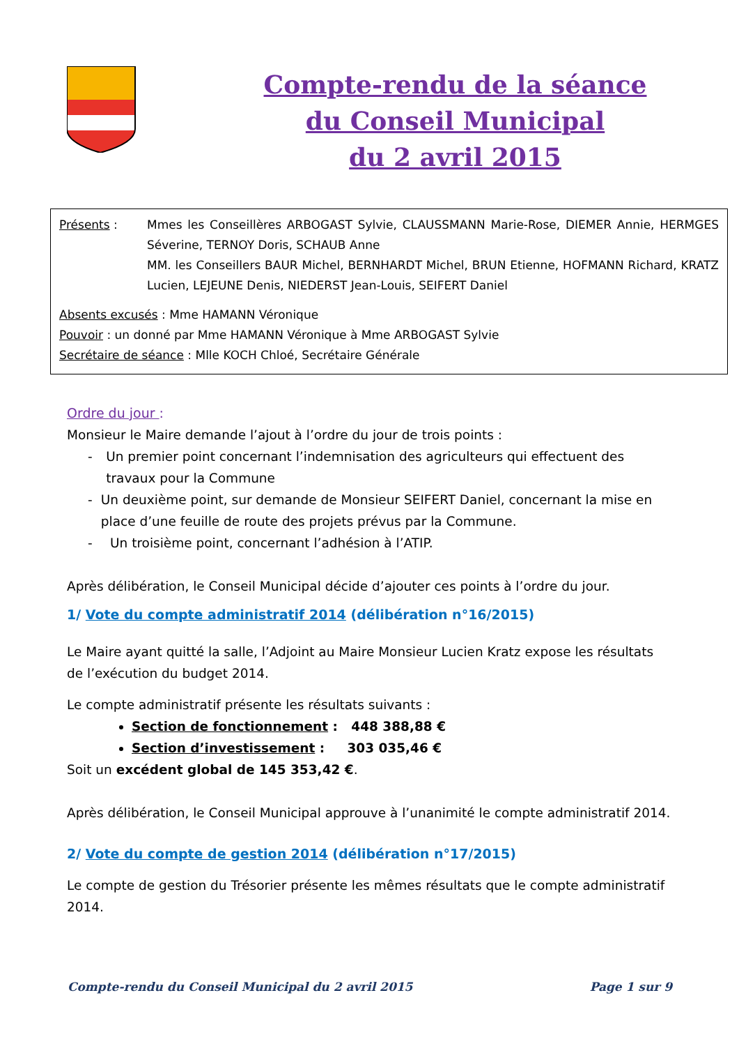Compte-rendu de la séance
du Conseil Municipal
du 2 avril 2015
Présents : Mmes les Conseillères ARBOGAST Sylvie, CLAUSSMANN Marie-Rose, DIEMER Annie, HERMGES Séverine, TERNOY Doris, SCHAUB Anne
MM. les Conseillers BAUR Michel, BERNHARDT Michel, BRUN Etienne, HOFMANN Richard, KRATZ Lucien, LEJEUNE Denis, NIEDERST Jean-Louis, SEIFERT Daniel
Absents excusés : Mme HAMANN Véronique
Pouvoir : un donné par Mme HAMANN Véronique à Mme ARBOGAST Sylvie
Secrétaire de séance : Mlle KOCH Chloé, Secrétaire Générale
Ordre du jour :
Monsieur le Maire demande l’ajout à l’ordre du jour de trois points :
- Un premier point concernant l’indemnisation des agriculteurs qui effectuent des travaux pour la Commune
- Un deuxième point, sur demande de Monsieur SEIFERT Daniel, concernant la mise en place d’une feuille de route des projets prévus par la Commune.
- Un troisième point, concernant l’adhésion à l’ATIP.
Après délibération, le Conseil Municipal décide d’ajouter ces points à l’ordre du jour.
1/ Vote du compte administratif 2014 (délibération n°16/2015)
Le Maire ayant quitté la salle, l’Adjoint au Maire Monsieur Lucien Kratz expose les résultats de l’exécution du budget 2014.
Le compte administratif présente les résultats suivants :
Section de fonctionnement : 448 388,88 €
Section d’investissement : 303 035,46 €
Soit un excédent global de 145 353,42 €.
Après délibération, le Conseil Municipal approuve à l’unanimité le compte administratif 2014.
2/ Vote du compte de gestion 2014 (délibération n°17/2015)
Le compte de gestion du Trésorier présente les mêmes résultats que le compte administratif 2014.
Compte-rendu du Conseil Municipal du 2 avril 2015 Page 1 sur 9